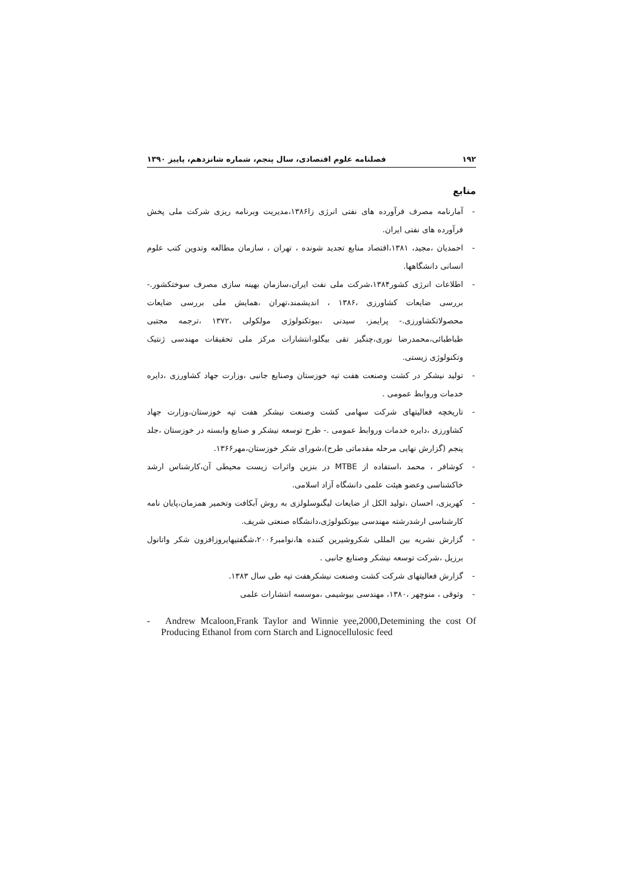۱۹۲ فصلنامه علوم اقتصادی، سال پنجم، شماره شانزدهم، پاییز ۱۳۹۰
منابع
- آمارنامه مصرف فرآورده های نفتی انرژی زا۱۳۸۶،مدیریت وبرنامه ریزی شرکت ملی پخش فرآورده های نفتی ایران.
- احمدیان ،مجید، ۱۳۸۱،اقتصاد منابع تجدید شونده ، تهران ، سازمان مطالعه وتدوین کتب علوم انسانی دانشگاهها.
- اطلاعات انرژی کشور۱۳۸۴،شرکت ملی نفت ایران،سازمان بهینه سازی مصرف سوختکشور.- بررسی ضایعات کشاورزی ،۱۳۸۶ ، اندیشمند،تهران ،همایش ملی بررسی ضایعات محصولاتکشاورزی.- پرایمز، سیدنی ،بیوتکنولوژی مولکولی ،۱۳۷۲ ،ترجمه مجتبی طباطبائی،محمدرضا نوری،چنگیز تقی بیگلو،انتشارات مرکز ملی تحقیقات مهندسی ژنتیک وتکنولوژی زیستی.
- تولید نیشکر در کشت وصنعت هفت تپه خوزستان وصنایع جانبی ،وزارت جهاد کشاورزی ،دایره خدمات وروابط عمومی .
- تاریخچه فعالیتهای شرکت سهامی کشت وصنعت نیشکر هفت تپه خوزستان،وزارت جهاد کشاورزی ،دایره خدمات وروابط عمومی .- طرح توسعه نیشکر و صنایع وابسته در خوزستان ،جلد پنجم (گزارش نهایی مرحله مقدماتی طرح)،شورای شکر خوزستان،مهر۱۳۶۶.
- کوشافر ، محمد ،استفاده از MTBE در بنزین واثرات زیست محیطی آن،کارشناس ارشد خاکشناسی وعضو هیئت علمی دانشگاه آزاد اسلامی.
- کهریزی، احسان ،تولید الکل از ضایعات لیگنوسلولزی به روش آبکافت وتخمیر همزمان،پایان نامه کارشناسی ارشدرشته مهندسی بیوتکنولوژی،دانشگاه صنعتی شریف.
- گزارش نشریه بین المللی شکروشیرین کننده ها،نوامبر۲۰۰۶،شگفتیهایروزافزون شکر واتانول برزیل ،شرکت توسعه نیشکر وصنایع جانبی .
- گزارش فعالیتهای شرکت کشت وصنعت نیشکرهفت تپه طی سال ۱۳۸۳.
- وثوقی ، منوچهر ،۱۳۸۰، مهندسی بیوشیمی ،موسسه انتشارات علمی
- Andrew Mcaloon,Frank Taylor and Winnie yee,2000,Detemining the cost Of Producing Ethanol from corn Starch and Lignocellulosic feed